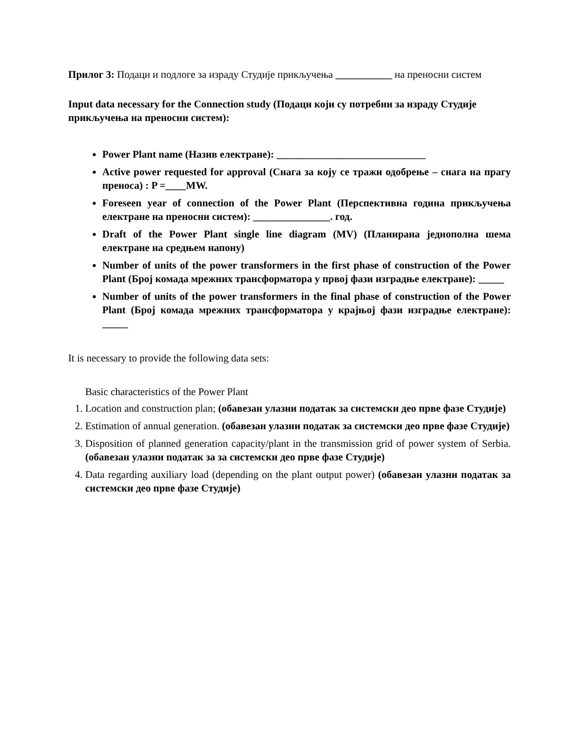Прилог 3: Подаци и подлоге за израду Студије прикључења ___________ на преносни систем
Input data necessary for the Connection study (Подаци који су потребни за израду Студије прикључења на преносни систем):
Power Plant name (Назив електране): _____________________________
Active power requested for approval (Снага за коју се тражи одобрење – снага на прагу преноса) : P =____MW.
Foreseen year of connection of the Power Plant (Перспективна година прикључења електране на преносни систем): _______________. год.
Draft of the Power Plant single line diagram (MV) (Планирана једнополна шема електране на средњем напону)
Number of units of the power transformers in the first phase of construction of the Power Plant (Број комада мрежних трансформатора у првој фази изградње електране): _____
Number of units of the power transformers in the final phase of construction of the Power Plant (Број комада мрежних трансформатора у крајњој фази изградње електране): _____
It is necessary to provide the following data sets:
Basic characteristics of the Power Plant
1. Location and construction plan; (обавезан улазни податак за системски део прве фазе Студије)
2. Estimation of annual generation. (обавезан улазни податак за системски део прве фазе Студије)
3. Disposition of planned generation capacity/plant in the transmission grid of power system of Serbia. (обавезан улазни податак за за системски део прве фазе Студије)
4. Data regarding auxiliary load (depending on the plant output power) (обавезан улазни податак за системски део прве фазе Студије)